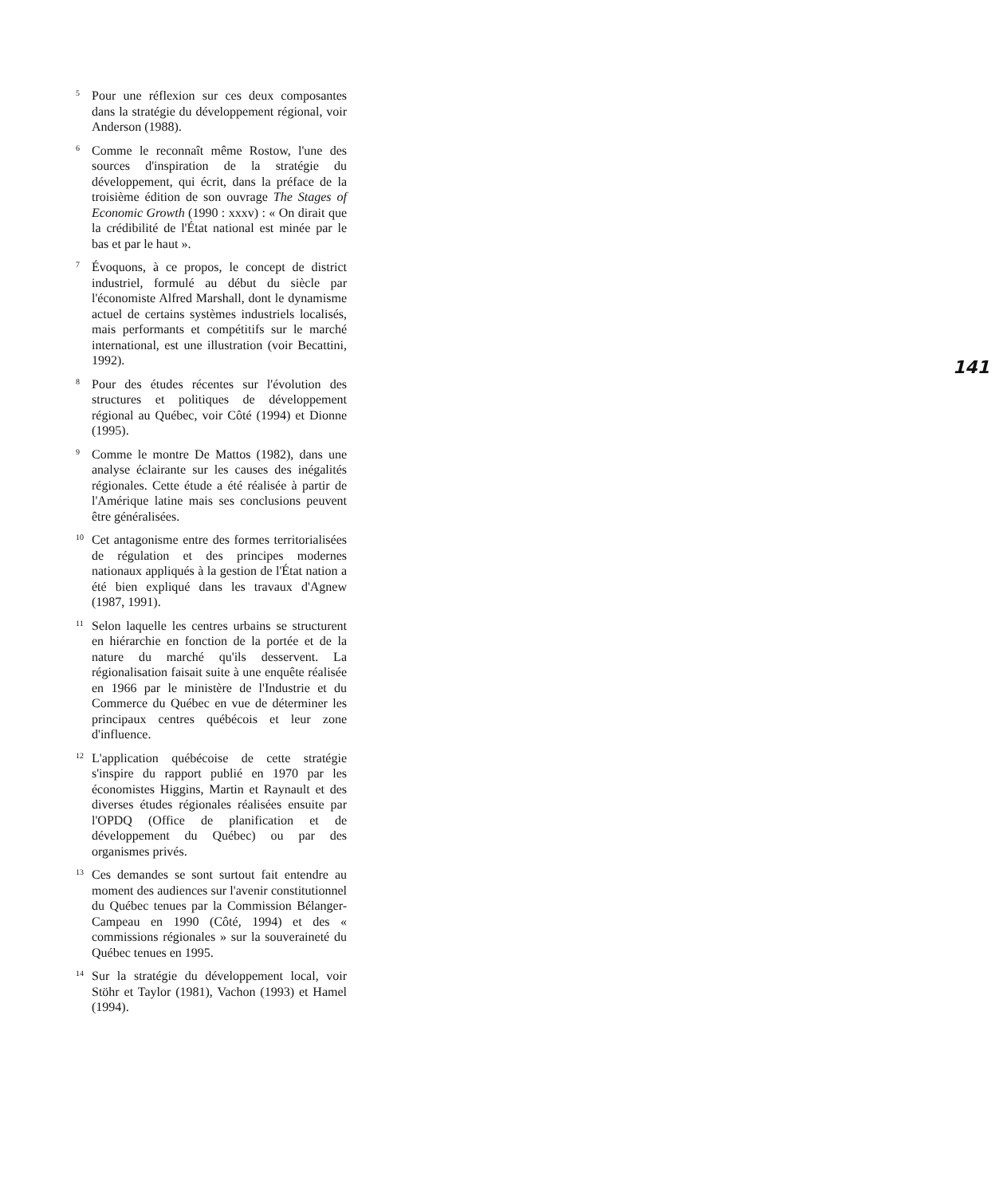5
Pour une réflexion sur ces deux composantes dans la stratégie du développement régional, voir Anderson (1988).
6
Comme le reconnaît même Rostow, l'une des sources d'inspiration de la stratégie du développement, qui écrit, dans la préface de la troisième édition de son ouvrage The Stages of Economic Growth (1990 : xxxv) : « On dirait que la crédibilité de l'État national est minée par le bas et par le haut ».
7
Évoquons, à ce propos, le concept de district industriel, formulé au début du siècle par l'économiste Alfred Marshall, dont le dynamisme actuel de certains systèmes industriels localisés, mais performants et compétitifs sur le marché international, est une illustration (voir Becattini, 1992).
8
Pour des études récentes sur l'évolution des structures et politiques de développement régional au Québec, voir Côté (1994) et Dionne (1995).
9
Comme le montre De Mattos (1982), dans une analyse éclairante sur les causes des inégalités régionales. Cette étude a été réalisée à partir de l'Amérique latine mais ses conclusions peuvent être généralisées.
10
Cet antagonisme entre des formes territorialisées de régulation et des principes modernes nationaux appliqués à la gestion de l'État nation a été bien expliqué dans les travaux d'Agnew (1987, 1991).
11
Selon laquelle les centres urbains se structurent en hiérarchie en fonction de la portée et de la nature du marché qu'ils desservent. La régionalisation faisait suite à une enquête réalisée en 1966 par le ministère de l'Industrie et du Commerce du Québec en vue de déterminer les principaux centres québécois et leur zone d'influence.
12
L'application québécoise de cette stratégie s'inspire du rapport publié en 1970 par les économistes Higgins, Martin et Raynault et des diverses études régionales réalisées ensuite par l'OPDQ (Office de planification et de développement du Québec) ou par des organismes privés.
13
Ces demandes se sont surtout fait entendre au moment des audiences sur l'avenir constitutionnel du Québec tenues par la Commission Bélanger-Campeau en 1990 (Côté, 1994) et des « commissions régionales » sur la souveraineté du Québec tenues en 1995.
14
Sur la stratégie du développement local, voir Stöhr et Taylor (1981), Vachon (1993) et Hamel (1994).
141